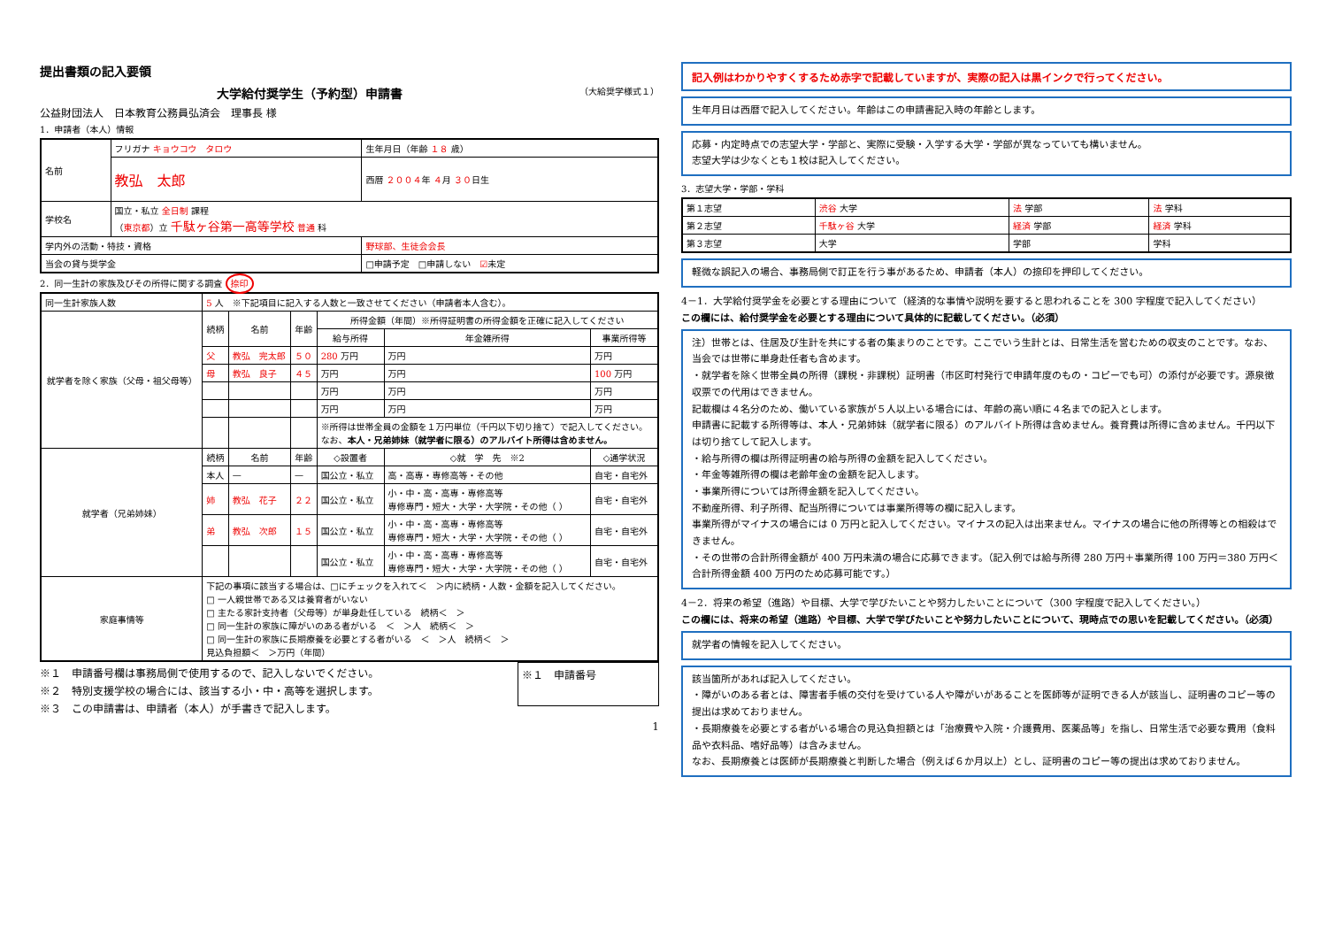提出書類の記入要領
大学給付奨学生（予約型）申請書 （大給奨学様式１）
公益財団法人　日本教育公務員弘済会　理事長 様
1．申請者（本人）情報
| 名前 | フリガナ キョウコウ タロウ | 生年月日（年齢 １８ 歳） |
| | 教弘 太郎 | 西暦 ２００４ 年 ４ 月 ３０ 日生 |
| 学校名 | 国立・私立 全日制 課程 （ 東京都 ）立 千駄ヶ谷第一高等学校 普通 科 | |
| 学内外の活動・特技・資格 | | 野球部、生徒会会長 |
| 当会の貸与奨学金 | | □申請予定 □申請しない ☑ 未定 |
2．同一生計の家族及びその所得に関する調査 捺印
| 同一生計家族人数 | 5 人 ※下記項目に記入する人数と一致させてください（申請者本人含む）。 | | | | | |
| 就学者を除く家族（父母・祖父母等） | 続柄 | 名前 | 年齢 | 所得金額（年間）※所得証明書の所得金額を正確に記入してください | | |
| | | | | 給与所得 | 年金雑所得 | 事業所得等 |
| | 父 | 教弘 完太郎 | ５０ | 280 万円 | 万円 | 万円 |
| | 母 | 教弘 良子 | ４５ | 万円 | 万円 | 100 万円 |
| | | | | 万円 | 万円 | 万円 |
| | | | | 万円 | 万円 | 万円 |
| | | | | ※所得は世帯全員の金額を１万円単位（千円以下切り捨て）で記入してください。 なお、 本人・兄弟姉妹（就学者に限る）のアルバイト所得は含めません。 | | |
| 就学者（兄弟姉妹） | 続柄 | 名前 | 年齢 | ◇設置者 | ◇就 学 先 ※2 | ◇通学状況 |
| | 本人 | — | — | 国公立・私立 | 高・高専・専修高等・その他 | 自宅・自宅外 |
| | 姉 | 教弘 花子 | ２２ | 国公立・私立 | 小・中・高・高専・専修高等 専修専門・短大・大学・大学院・その他（ ） | 自宅・自宅外 |
| | 弟 | 教弘 次郎 | １５ | 国公立・私立 | 小・中・高・高専・専修高等 専修専門・短大・大学・大学院・その他（ ） | 自宅・自宅外 |
| | | | | 国公立・私立 | 小・中・高・高専・専修高等 専修専門・短大・大学・大学院・その他（ ） | 自宅・自宅外 |
| 家庭事情等 | 下記の事項に該当する場合は、□にチェックを入れて＜ ＞内に続柄・人数・金額を記入してください。 □ 一人親世帯である又は養育者がいない □ 主たる家計支持者（父母等）が単身赴任している 続柄＜ ＞ □ 同一生計の家族に障がいのある者がいる ＜ ＞人 続柄＜ ＞ □ 同一生計の家族に長期療養を必要とする者がいる ＜ ＞人 続柄＜ ＞ 見込負担額＜ ＞万円（年間） | | | | | |
※１　申請番号欄は事務局側で使用するので、記入しないでください。
※２　特別支援学校の場合には、該当する小・中・高等を選択します。
※３　この申請書は、申請者（本人）が手書きで記入します。
※１　申請番号
1
記入例はわかりやすくするため赤字で記載していますが、実際の記入は黒インクで行ってください。
生年月日は西暦で記入してください。年齢はこの申請書記入時の年齢とします。
応募・内定時点での志望大学・学部と、実際に受験・入学する大学・学部が異なっていても構いません。
志望大学は少なくとも１校は記入してください。
3．志望大学・学部・学科
| 第１志望 | 渋谷 大学 | 法 学部 | 法 学科 |
| 第２志望 | 千駄ヶ谷 大学 | 経済 学部 | 経済 学科 |
| 第３志望 | 大学 | 学部 | 学科 |
軽微な誤記入の場合、事務局側で訂正を行う事があるため、申請者（本人）の捺印を押印してください。
4－1．大学給付奨学金を必要とする理由について（経済的な事情や説明を要すると思われることを 300 字程度で記入してください）
この欄には、給付奨学金を必要とする理由について具体的に記載してください。（必須）
注）世帯とは、住居及び生計を共にする者の集まりのことです。ここでいう生計とは、日常生活を営むための収支のことです。なお、当会では世帯に単身赴任者も含めます。
・就学者を除く世帯全員の所得（課税・非課税）証明書（市区町村発行で申請年度のもの・コピーでも可）の添付が必要です。源泉徴収票での代用はできません。
記載欄は４名分のため、働いている家族が５人以上いる場合には、年齢の高い順に４名までの記入とします。
申請書に記載する所得等は、本人・兄弟姉妹（就学者に限る）のアルバイト所得は含めません。養育費は所得に含めません。千円以下は切り捨てして記入します。
・給与所得の欄は所得証明書の給与所得の金額を記入してください。
・年金等雑所得の欄は老齢年金の金額を記入します。
・事業所得については所得金額を記入してください。
不動産所得、利子所得、配当所得については事業所得等の欄に記入します。
事業所得がマイナスの場合には 0 万円と記入してください。マイナスの記入は出来ません。マイナスの場合に他の所得等との相殺はできません。
・その世帯の合計所得金額が 400 万円未満の場合に応募できます。（記入例では給与所得 280 万円＋事業所得 100 万円＝380 万円＜合計所得金額 400 万円のため応募可能です。）
4－2．将来の希望（進路）や目標、大学で学びたいことや努力したいことについて（300 字程度で記入してください。）
この欄には、将来の希望（進路）や目標、大学で学びたいことや努力したいことについて、現時点での思いを記載してください。（必須）
就学者の情報を記入してください。
該当箇所があれば記入してください。
・障がいのある者とは、障害者手帳の交付を受けている人や障がいがあることを医師等が証明できる人が該当し、証明書のコピー等の提出は求めておりません。
・長期療養を必要とする者がいる場合の見込負担額とは「治療費や入院・介護費用、医薬品等」を指し、日常生活で必要な費用（食料品や衣料品、嗜好品等）は含みません。
なお、長期療養とは医師が長期療養と判断した場合（例えば６か月以上）とし、証明書のコピー等の提出は求めておりません。